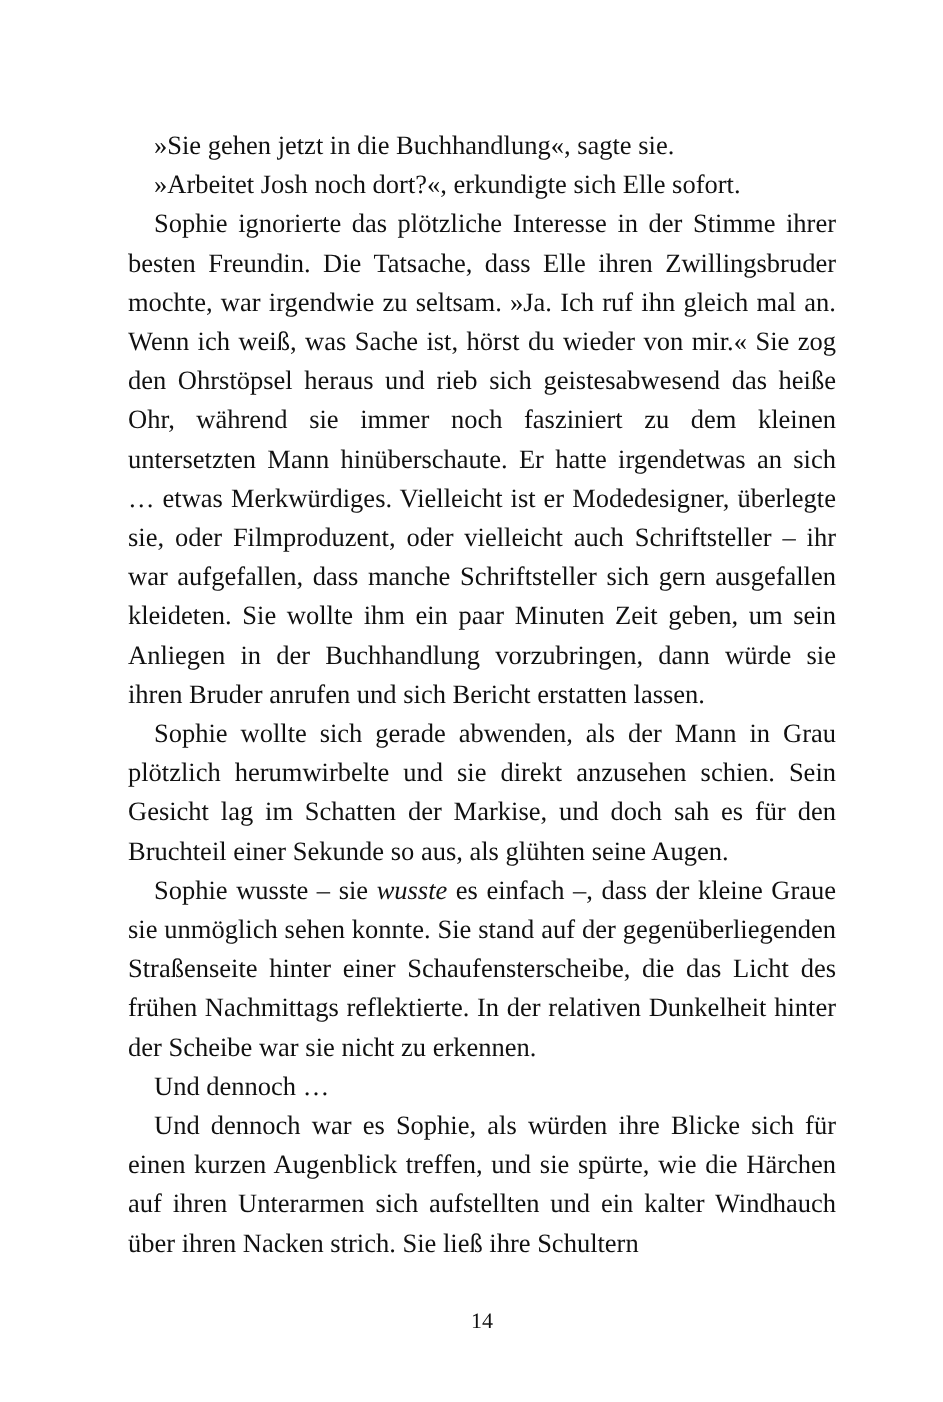»Sie gehen jetzt in die Buchhandlung«, sagte sie.
»Arbeitet Josh noch dort?«, erkundigte sich Elle sofort.
Sophie ignorierte das plötzliche Interesse in der Stimme ihrer besten Freundin. Die Tatsache, dass Elle ihren Zwillingsbruder mochte, war irgendwie zu seltsam. »Ja. Ich ruf ihn gleich mal an. Wenn ich weiß, was Sache ist, hörst du wieder von mir.« Sie zog den Ohrstöpsel heraus und rieb sich geistesabwesend das heiße Ohr, während sie immer noch fasziniert zu dem kleinen untersetzten Mann hinüberschaute. Er hatte irgendetwas an sich … etwas Merkwürdiges. Vielleicht ist er Modedesigner, überlegte sie, oder Filmproduzent, oder vielleicht auch Schriftsteller – ihr war aufgefallen, dass manche Schriftsteller sich gern ausgefallen kleideten. Sie wollte ihm ein paar Minuten Zeit geben, um sein Anliegen in der Buchhandlung vorzubringen, dann würde sie ihren Bruder anrufen und sich Bericht erstatten lassen.
Sophie wollte sich gerade abwenden, als der Mann in Grau plötzlich herumwirbelte und sie direkt anzusehen schien. Sein Gesicht lag im Schatten der Markise, und doch sah es für den Bruchteil einer Sekunde so aus, als glühten seine Augen.
Sophie wusste – sie wusste es einfach –, dass der kleine Graue sie unmöglich sehen konnte. Sie stand auf der gegenüberliegenden Straßenseite hinter einer Schaufensterscheibe, die das Licht des frühen Nachmittags reflektierte. In der relativen Dunkelheit hinter der Scheibe war sie nicht zu erkennen.
Und dennoch …
Und dennoch war es Sophie, als würden ihre Blicke sich für einen kurzen Augenblick treffen, und sie spürte, wie die Härchen auf ihren Unterarmen sich aufstellten und ein kalter Windhauch über ihren Nacken strich. Sie ließ ihre Schultern
14